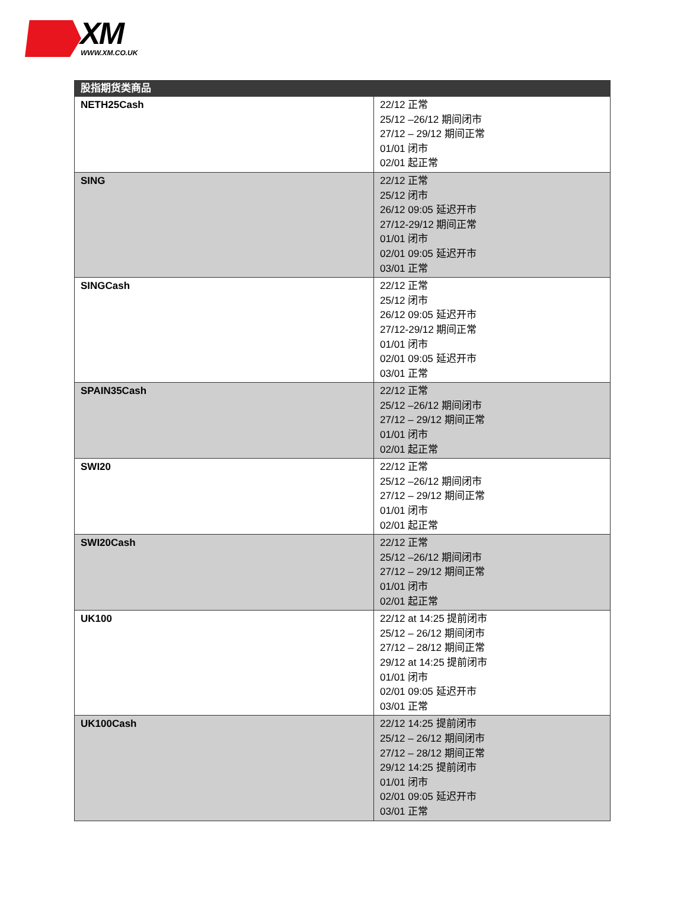XM
WWW.XM.CO.UK
| 股指期货类商品 | |
| --- | --- |
| NETH25Cash | 22/12 正常 25/12 –26/12 期间闭市 27/12 – 29/12 期间正常 01/01 闭市 02/01 起正常 |
| SING | 22/12 正常 25/12 闭市 26/12 09:05 延迟开市 27/12-29/12 期间正常 01/01 闭市 02/01 09:05 延迟开市 03/01 正常 |
| SINGCash | 22/12 正常 25/12 闭市 26/12 09:05 延迟开市 27/12-29/12 期间正常 01/01 闭市 02/01 09:05 延迟开市 03/01 正常 |
| SPAIN35Cash | 22/12 正常 25/12 –26/12 期间闭市 27/12 – 29/12 期间正常 01/01 闭市 02/01 起正常 |
| SWI20 | 22/12 正常 25/12 –26/12 期间闭市 27/12 – 29/12 期间正常 01/01 闭市 02/01 起正常 |
| SWI20Cash | 22/12 正常 25/12 –26/12 期间闭市 27/12 – 29/12 期间正常 01/01 闭市 02/01 起正常 |
| UK100 | 22/12 at 14:25 提前闭市 25/12 – 26/12 期间闭市 27/12 – 28/12 期间正常 29/12 at 14:25 提前闭市 01/01 闭市 02/01 09:05 延迟开市 03/01 正常 |
| UK100Cash | 22/12 14:25 提前闭市 25/12 – 26/12 期间闭市 27/12 – 28/12 期间正常 29/12 14:25 提前闭市 01/01 闭市 02/01 09:05 延迟开市 03/01 正常 |